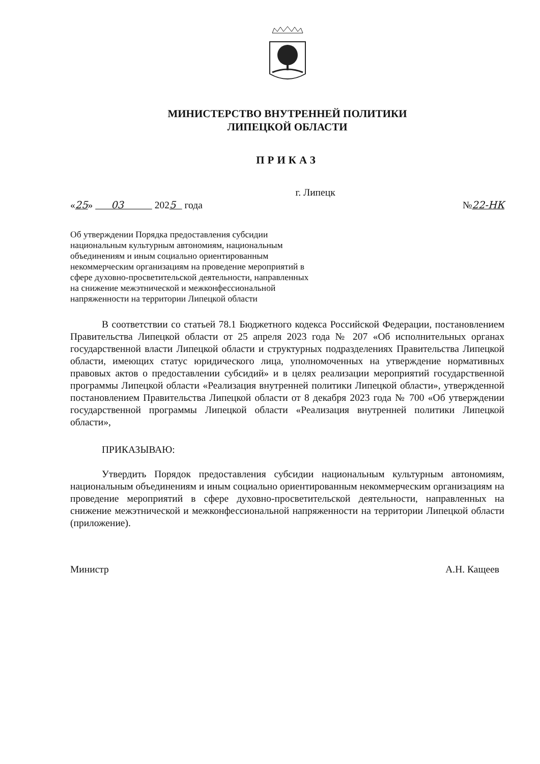МИНИСТЕРСТВО ВНУТРЕННЕЙ ПОЛИТИКИ
ЛИПЕЦКОЙ ОБЛАСТИ
ПРИКАЗ
г. Липецк
«25» 03 2025 года №22-НК
Об утверждении Порядка предоставления субсидии национальным культурным автономиям, национальным объединениям и иным социально ориентированным некоммерческим организациям на проведение мероприятий в сфере духовно-просветительской деятельности, направленных на снижение межэтнической и межконфессиональной напряженности на территории Липецкой области
В соответствии со статьей 78.1 Бюджетного кодекса Российской Федерации, постановлением Правительства Липецкой области от 25 апреля 2023 года № 207 «Об исполнительных органах государственной власти Липецкой области и структурных подразделениях Правительства Липецкой области, имеющих статус юридического лица, уполномоченных на утверждение нормативных правовых актов о предоставлении субсидий» и в целях реализации мероприятий государственной программы Липецкой области «Реализация внутренней политики Липецкой области», утвержденной постановлением Правительства Липецкой области от 8 декабря 2023 года № 700 «Об утверждении государственной программы Липецкой области «Реализация внутренней политики Липецкой области»,
ПРИКАЗЫВАЮ:
Утвердить Порядок предоставления субсидии национальным культурным автономиям, национальным объединениям и иным социально ориентированным некоммерческим организациям на проведение мероприятий в сфере духовно-просветительской деятельности, направленных на снижение межэтнической и межконфессиональной напряженности на территории Липецкой области (приложение).
Министр А.Н. Кащеев